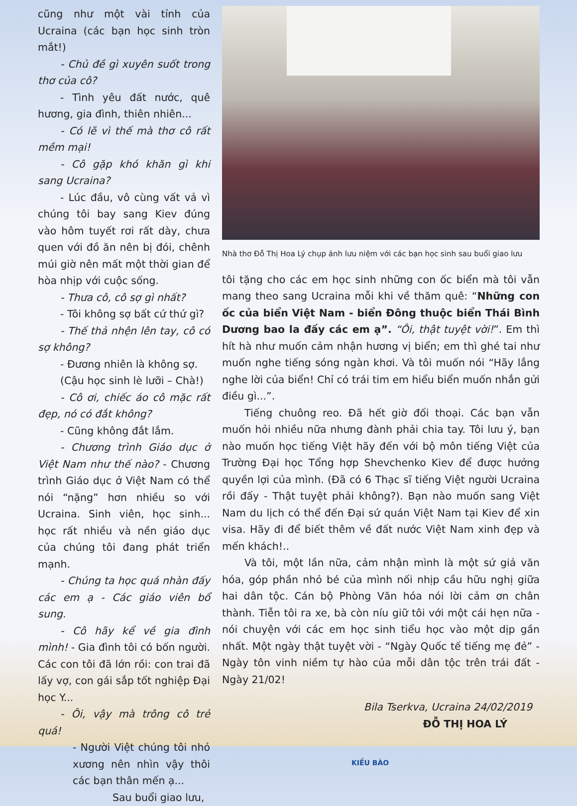cũng như một vài tỉnh của Ucraina (các bạn học sinh tròn mắt!)
- Chủ đề gì xuyên suốt trong thơ của cô?
- Tình yêu đất nước, quê hương, gia đình, thiên nhiên...
- Có lẽ vì thế mà thơ cô rất mềm mại!
- Cô gặp khó khăn gì khi sang Ucraina?
- Lúc đầu, vô cùng vất vả vì chúng tôi bay sang Kiev đúng vào hôm tuyết rơi rất dày, chưa quen với đồ ăn nên bị đói, chênh múi giờ nên mất một thời gian để hòa nhịp với cuộc sống.
- Thưa cô, cô sợ gì nhất?
- Tôi không sợ bất cứ thứ gì?
- Thế thả nhện lên tay, cô có sợ không?
- Đương nhiên là không sợ.
(Cậu học sinh lè lưỡi – Chà!)
- Cô ơi, chiếc áo cô mặc rất đẹp, nó có đắt không?
- Cũng không đắt lắm.
- Chương trình Giáo dục ở Việt Nam như thế nào? - Chương trình Giáo dục ở Việt Nam có thể nói “nặng” hơn nhiều so với Ucraina. Sinh viên, học sinh... học rất nhiều và nền giáo dục của chúng tôi đang phát triển mạnh.
- Chúng ta học quá nhàn đấy các em ạ - Các giáo viên bổ sung.
- Cô hãy kể về gia đình mình! - Gia đình tôi có bốn người. Các con tôi đã lớn rồi: con trai đã lấy vợ, con gái sắp tốt nghiệp Đại học Y...
- Ôi, vậy mà trông cô trẻ quá!
- Người Việt chúng tôi nhỏ xương nên nhìn vậy thôi các bạn thân mến ạ...
Sau buổi giao lưu,
Nhà thơ Đỗ Thị Hoa Lý chụp ảnh lưu niệm với các bạn học sinh sau buổi giao lưu
tôi tặng cho các em học sinh những con ốc biển mà tôi vẫn mang theo sang Ucraina mỗi khi về thăm quê: “Những con ốc của biển Việt Nam - biển Đông thuộc biển Thái Bình Dương bao la đấy các em ạ”. “Ôi, thật tuyệt vời!”. Em thì hít hà như muốn cảm nhận hương vị biển; em thì ghé tai như muốn nghe tiếng sóng ngàn khơi. Và tôi muốn nói “Hãy lắng nghe lời của biển! Chỉ có trái tim em hiểu biển muốn nhắn gửi điều gì...”.
Tiếng chuông reo. Đã hết giờ đối thoại. Các bạn vẫn muốn hỏi nhiều nữa nhưng đành phải chia tay. Tôi lưu ý, bạn nào muốn học tiếng Việt hãy đến với bộ môn tiếng Việt của Trường Đại học Tổng hợp Shevchenko Kiev để được hưởng quyền lợi của mình. (Đã có 6 Thạc sĩ tiếng Việt người Ucraina rồi đấy - Thật tuyệt phải không?). Bạn nào muốn sang Việt Nam du lịch có thể đến Đại sứ quán Việt Nam tại Kiev để xin visa. Hãy đi để biết thêm về đất nước Việt Nam xinh đẹp và mến khách!..
Và tôi, một lần nữa, cảm nhận mình là một sứ giả văn hóa, góp phần nhỏ bé của mình nối nhịp cầu hữu nghị giữa hai dân tộc. Cán bộ Phòng Văn hóa nói lời cảm ơn chân thành. Tiễn tôi ra xe, bà còn níu giữ tôi với một cái hẹn nữa - nói chuyện với các em học sinh tiểu học vào một dịp gần nhất. Một ngày thật tuyệt vời - “Ngày Quốc tế tiếng mẹ đẻ” - Ngày tôn vinh niềm tự hào của mỗi dân tộc trên trái đất - Ngày 21/02!
Bila Tserkva, Ucraina 24/02/2019
ĐỖ THỊ HOA LÝ
KIỀU BÀO